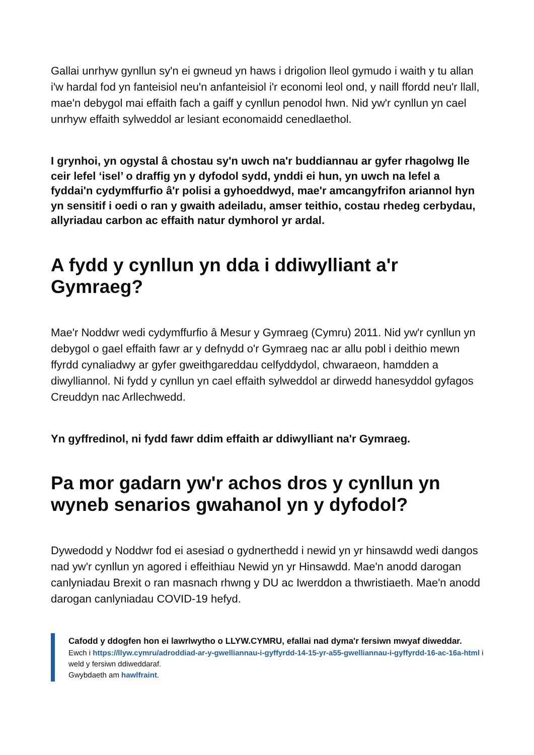Gallai unrhyw gynllun sy'n ei gwneud yn haws i drigolion lleol gymudo i waith y tu allan i'w hardal fod yn fanteisiol neu'n anfanteisiol i'r economi leol ond, y naill ffordd neu'r llall, mae'n debygol mai effaith fach a gaiff y cynllun penodol hwn. Nid yw'r cynllun yn cael unrhyw effaith sylweddol ar lesiant economaidd cenedlaethol.
I grynhoi, yn ogystal â chostau sy'n uwch na'r buddiannau ar gyfer rhagolwg lle ceir lefel ‘isel’ o draffig yn y dyfodol sydd, ynddi ei hun, yn uwch na lefel a fyddai'n cydymffurfio â'r polisi a gyhoeddwyd, mae'r amcangyfrifon ariannol hyn yn sensitif i oedi o ran y gwaith adeiladu, amser teithio, costau rhedeg cerbydau, allyriadau carbon ac effaith natur dymhorol yr ardal.
A fydd y cynllun yn dda i ddiwylliant a'r Gymraeg?
Mae'r Noddwr wedi cydymffurfio â Mesur y Gymraeg (Cymru) 2011. Nid yw'r cynllun yn debygol o gael effaith fawr ar y defnydd o'r Gymraeg nac ar allu pobl i deithio mewn ffyrdd cynaliadwy ar gyfer gweithgareddau celfyddydol, chwaraeon, hamdden a diwylliannol. Ni fydd y cynllun yn cael effaith sylweddol ar dirwedd hanesyddol gyfagos Creuddyn nac Arllechwedd.
Yn gyffredinol, ni fydd fawr ddim effaith ar ddiwylliant na'r Gymraeg.
Pa mor gadarn yw'r achos dros y cynllun yn wyneb senarios gwahanol yn y dyfodol?
Dywedodd y Noddwr fod ei asesiad o gydnerthedd i newid yn yr hinsawdd wedi dangos nad yw'r cynllun yn agored i effeithiau Newid yn yr Hinsawdd. Mae'n anodd darogan canlyniadau Brexit o ran masnach rhwng y DU ac Iwerddon a thwristiaeth. Mae'n anodd darogan canlyniadau COVID-19 hefyd.
Cafodd y ddogfen hon ei lawrlwytho o LLYW.CYMRU, efallai nad dyma'r fersiwn mwyaf diweddar.
Ewch i https://llyw.cymru/adroddiad-ar-y-gwelliannau-i-gyffyrdd-14-15-yr-a55-gwelliannau-i-gyffyrdd-16-ac-16a-html i weld y fersiwn ddiweddaraf.
Gwybdaeth am hawlfraint.